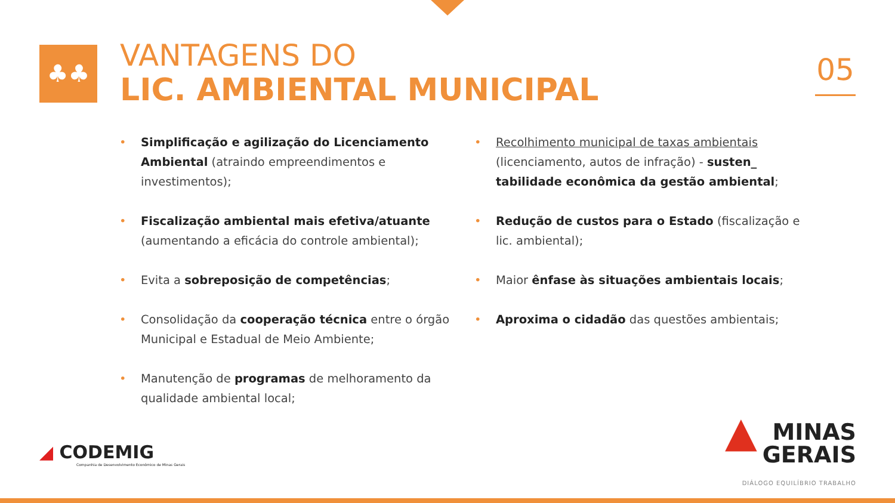♣♣
VANTAGENS DO
LIC. AMBIENTAL MUNICIPAL
05
• Simplificação e agilização do Licenciamento Ambiental (atraindo empreendimentos e investimentos);
• Fiscalização ambiental mais efetiva/atuante (aumentando a eficácia do controle ambiental);
• Evita a sobreposição de competências;
• Consolidação da cooperação técnica entre o órgão Municipal e Estadual de Meio Ambiente;
• Manutenção de programas de melhoramento da qualidade ambiental local;
• Recolhimento municipal de taxas ambientais (licenciamento, autos de infração) - susten_ tabilidade econômica da gestão ambiental;
• Redução de custos para o Estado (fiscalização e lic. ambiental);
• Maior ênfase às situações ambientais locais;
• Aproxima o cidadão das questões ambientais;
◢ CODEMIG
Companhia de Desenvolvimento Econômico de Minas Gerais
▲ MINAS
GERAIS
DIÁLOGO EQUILÍBRIO TRABALHO